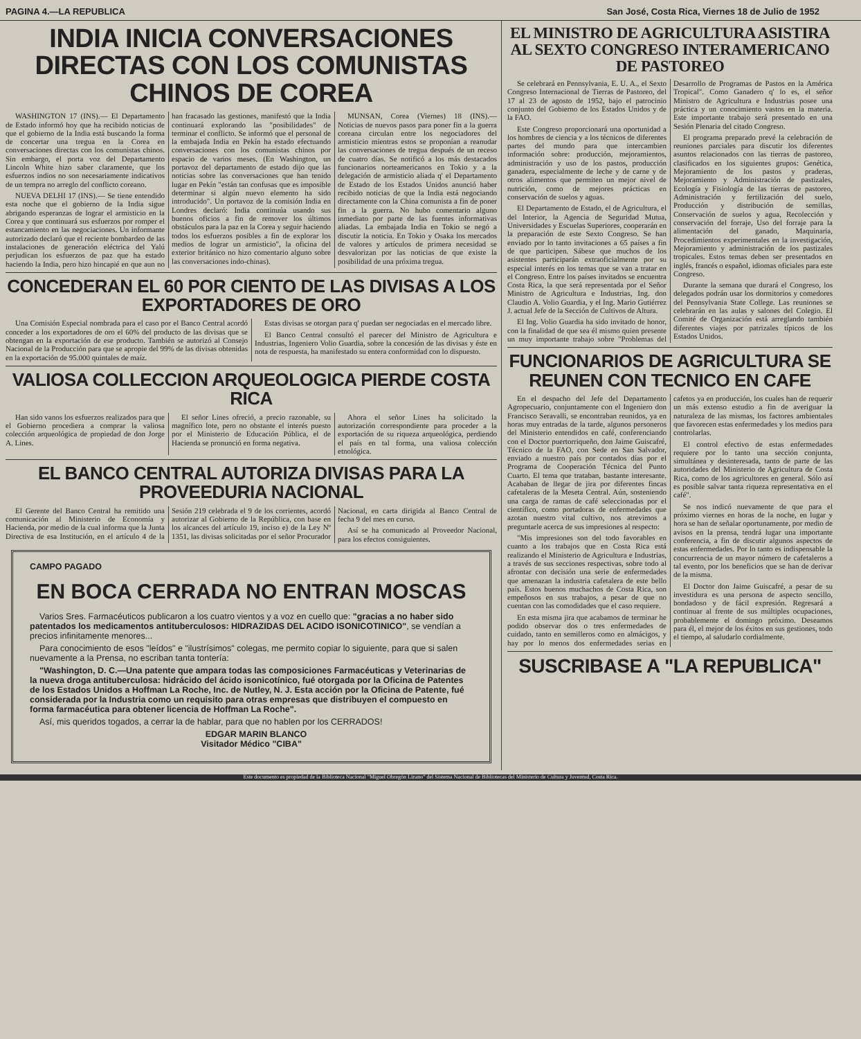PAGINA 4.—LA REPUBLICA San José, Costa Rica, Viernes 18 de Julio de 1952
INDIA INICIA CONVERSACIONES DIRECTAS CON LOS COMUNISTAS CHINOS DE COREA
WASHINGTON 17 (INS).— El Departamento de Estado informó hoy que ha recibido noticias de que el gobierno de la India está buscando la forma de concertar una tregua en la Corea en conversaciones directas con los comunistas chinos. Sin embargo, el porta voz del Departamento Lincoln White hizo saber claramente, que los esfuerzos indios no son necesariamente indicativos de un tempra no arreglo del conflicto coreano.
NUEVA DELHI 17 (INS).— Se tiene entendido esta noche que el gobierno de la India sigue abrigando esperanzas de lograr el armisticio en la Corea y que continuará sus esfuerzos por romper el estancamiento en las negociaciones. Un informante autorizado declaró que el reciente bombardeo de las instalaciones de generación eléctrica del Yalú perjudican los esfuerzos de paz que ha estado haciendo la India, pero hizo hincapié en que aun no han fracasado las gestiones, manifestó que la India continuará explorando las "posibilidades" de terminar el conflicto. Se informó que el personal de la embajada India en Pekín ha estado efectuando conversaciones con los comunistas chinos por espacio de varios meses. (En Washington, un portavoz del departamento de estado dijo que las noticias sobre las conversaciones que han tenido lugar en Pekín "están tan confusas que es imposible determinar si algún nuevo elemento ha sido introducido". Un portavoz de la comisión India en Londres declaró: India continuúa usando sus buenos oficios a fin de remover los últimos obstáculos para la paz en la Corea y seguir haciendo todos los esfuerzos posibles a fin de explorar los medios de lograr un armisticio", la oficina del exterior británico no hizo comentario alguno sobre las conversaciones indo-chinas).
MUNSAN, Corea (Viernes) 18 (INS).— Noticias de nuevos pasos para poner fin a la guerra coreana circulan entre los negociadores del armisticio mientras estos se proponían a reanudar las conversaciones de tregua después de un receso de cuatro días. Se notificó a los más destacados funcionarios norteamericanos en Tokio y a la delegación de armisticio aliada q' el Departamento de Estado de los Estados Unidos anunció haber recibido noticias de que la India está negociando directamente con la China comunista a fin de poner fin a la guerra. No hubo comentario alguno inmediato por parte de las fuentes informativas aliadas. La embajada India en Tokio se negó a discutir la noticia. En Tokio y Osaka los mercados de valores y artículos de primera necesidad se desvalorizan por las noticias de que existe la posibilidad de una próxima tregua.
CONCEDERAN EL 60 POR CIENTO DE LAS DIVISAS A LOS EXPORTADORES DE ORO
Una Comisión Especial nombrada para el caso por el Banco Central acordó conceder a los exportadores de oro el 60% del producto de las divisas que se obtengan en la exportación de ese producto. También se autorizó al Consejo Nacional de la Producción para que se apropie del 99% de las divisas obtenidas en la exportación de 95.000 quintales de maíz.
Estas divisas se otorgan para q' puedan ser negociadas en el mercado libre.
El Banco Central consultó el parecer del Ministro de Agricultura e Industrias, Ingeniero Volio Guardia, sobre la concesión de las divisas y éste en nota de respuesta, ha manifestado su entera conformidad con lo dispuesto.
VALIOSA COLLECCION ARQUEOLOGICA PIERDE COSTA RICA
Han sido vanos los esfuerzos realizados para que el Gobierno procediera a comprar la valiosa colección arqueológica de propiedad de don Jorge A. Lines.
El señor Lines ofreció, a precio razonable, su magnífico lote, pero no obstante el interés puesto por el Ministerio de Educación Pública, el de Hacienda se pronunció en forma negativa.
Ahora el señor Lines ha solicitado la autorización correspondiente para proceder a la exportación de su riqueza arqueológica, perdiendo el país en tal forma, una valiosa colección etnológica.
EL BANCO CENTRAL AUTORIZA DIVISAS PARA LA PROVEEDURIA NACIONAL
El Gerente del Banco Central ha remitido una comunicación al Ministerio de Economía y Hacienda, por medio de la cual informa que la Junta Directiva de esa Institución, en el artículo 4 de la Sesión 219 celebrada el 9 de los corrientes, acordó autorizar al Gobierno de la República, con base en los alcances del artículo 19, inciso e) de la Ley Nº 1351, las divisas solicitadas por el señor Procurador Nacional, en carta dirigida al Banco Central de fecha 9 del mes en curso.
Así se ha comunicado al Proveedor Nacional, para los efectos consiguientes.
CAMPO PAGADO
EN BOCA CERRADA NO ENTRAN MOSCAS
Varios Sres. Farmacéuticos publicaron a los cuatro vientos y a voz en cuello que: "gracias a no haber sido patentados los medicamentos antituberculosos: HIDRAZIDAS DEL ACIDO ISONICOTINICO", se vendían a precios infinitamente menores...
Para conocimiento de esos "leídos" e "ilustrísimos" colegas, me permito copiar lo siguiente, para que si salen nuevamente a la Prensa, no escriban tanta tontería:
"Washington, D. C.—Una patente que ampara todas las composiciones Farmacéuticas y Veterinarias de la nueva droga antituberculosa: hidrácido del ácido isonicotínico, fué otorgada por la Oficina de Patentes de los Estados Unidos a Hoffman La Roche, Inc. de Nutley, N. J. Esta acción por la Oficina de Patente, fué considerada por la Industria como un requisito para otras empresas que distribuyen el compuesto en forma farmacéutica para obtener licencia de Hoffman La Roche".
Así, mis queridos togados, a cerrar la de hablar, para que no hablen por los CERRADOS!
EDGAR MARIN BLANCO
Visitador Médico "CIBA"
EL MINISTRO DE AGRICULTURA ASISTIRA AL SEXTO CONGRESO INTERAMERICANO DE PASTOREO
Se celebrará en Pennsylvania, E. U. A., el Sexto Congreso Internacional de Tierras de Pastoreo, del 17 al 23 de agosto de 1952, bajo el patrocinio conjunto del Gobierno de los Estados Unidos y de la FAO.
Este Congreso proporcionará una oportunidad a los hombres de ciencia y a los técnicos de diferentes partes del mundo para que intercambien información sobre: producción, mejoramientos, administración y uso de los pastos, producción ganadera, especialmente de leche y de carne y de otros alimentos que permiten un mejor nivel de nutrición, como de mejores prácticas en conservación de suelos y aguas.
El Departamento de Estado, el de Agricultura, el del Interior, la Agencia de Seguridad Mutua, Universidades y Escuelas Superiores, cooperarán en la preparación de este Sexto Congreso. Se han enviado por lo tanto invitaciones a 65 países a fin de que participen. Sábese que muchos de los asistentes participarán extraoficialmente por su especial interés en los temas que se van a tratar en el Congreso. Entre los países invitados se encuentra Costa Rica, la que será representada por el Señor Ministro de Agricultura e Industrias, Ing. don Claudio A. Volio Guardia, y el Ing. Mario Gutiérrez J. actual Jefe de la Sección de Cultivos de Altura.
El Ing. Volio Guardia ha sido invitado de honor, con la finalidad de que sea él mismo quien presente un muy importante trabajo sobre "Problemas del Desarrollo de Programas de Pastos en la América Tropical". Como Ganadero q' lo es, el señor Ministro de Agricultura e Industrias posee una práctica y un conocimiento vastos en la materia. Este importante trabajo será presentado en una Sesión Plenaria del citado Congreso.
El programa preparado prevé la celebración de reuniones parciales para discutir los diferentes asuntos relacionados con las tierras de pastoreo, clasificados en los siguientes grupos: Genética, Mejoramiento de los pastos y praderas, Mejoramiento y Administración de pastizales, Ecología y Fisiología de las tierras de pastoreo, Administración y fertilización del suelo, Producción y distribución de semillas, Conservación de suelos y agua, Recolección y conservación del forraje, Uso del forraje para la alimentación del ganado, Maquinaria, Procedimientos experimentales en la investigación, Mejoramiento y administración de los pastizales tropicales. Estos temas deben ser presentados en inglés, francés o español, idiomas oficiales para este Congreso.
Durante la semana que durará el Congreso, los delegados podrán usar los dormitorios y comedores del Pennsylvania State College. Las reuniones se celebrarán en las aulas y salones del Colegio. El Comité de Organización está arreglando también diferentes viajes por patrizales típicos de los Estados Unidos.
FUNCIONARIOS DE AGRICULTURA SE REUNEN CON TECNICO EN CAFE
En el despacho del Jefe del Departamento Agropecuario, conjuntamente con el Ingeniero don Francisco Seravalli, se encontraban reunidos, ya en horas muy entradas de la tarde, algunos personeros del Ministerio entendidos en café, conferenciando con el Doctor puertorriqueño, don Jaime Guiscafré, Técnico de la FAO, con Sede en San Salvador, enviado a nuestro país por contados días por el Programa de Cooperación Técnica del Punto Cuarto. El tema que trataban, bastante interesante. Acababan de llegar de jira por diferentes fincas cafetaleras de la Meseta Central. Aún, sosteniendo una carga de ramas de café seleccionadas por el científico, como portadoras de enfermedades que azotan nuestro vital cultivo, nos atrevimos a preguntarle acerca de sus impresiones al respecto:
"Mis impresiones son del todo favorables en cuanto a los trabajos que en Costa Rica está realizando el Ministerio de Agricultura e Industrias, a través de sus secciones respectivas, sobre todo al afrontar con decisión una serie de enfermedades que amenazan la industria cafetalera de este bello país. Estos buenos muchachos de Costa Rica, son empeñosos en sus trabajos, a pesar de que no cuentan con las comodidades que el caso requiere.
En esta misma jira que acabamos de terminar he podido observar dos o tres enfermedades de cuidado, tanto en semilleros como en almácigos, y hay por lo menos dos enfermedades serias en cafetos ya en producción, los cuales han de requerir un más extenso estudio a fin de averiguar la naturaleza de las mismas, los factores ambientales que favorecen estas enfermedades y los medios para controlarlas.
El control efectivo de estas enfermedades requiere por lo tanto una sección conjunta, simultánea y desinteresada, tanto de parte de las autoridades del Ministerio de Agricultura de Costa Rica, como de los agricultores en general. Sólo así es posible salvar tanta riqueza representativa en el café".
Se nos indicó nuevamente de que para el próximo viernes en horas de la noche, en lugar y hora se han de señalar oportunamente, por medio de avisos en la prensa, tendrá lugar una importante conferencia, a fin de discutir algunos aspectos de estas enfermedades. Por lo tanto es indispensable la concurrencia de un mayor número de cafetaleros a tal evento, por los beneficios que se han de derivar de la misma.
El Doctor don Jaime Guiscafré, a pesar de su investidura es una persona de aspecto sencillo, bondadoso y de fácil expresión. Regresará a continuar al frente de sus múltiples ocupaciones, probablemente el domingo próximo. Deseamos para él, el mejor de los éxitos en sus gestiones, todo el tiempo, al saludarlo cordialmente.
SUSCRIBASE A "LA REPUBLICA"
Este documento es propiedad de la Biblioteca Nacional "Miguel Obregón Lizano" del Sistema Nacional de Bibliotecas del Ministerio de Cultura y Juventud, Costa Rica.